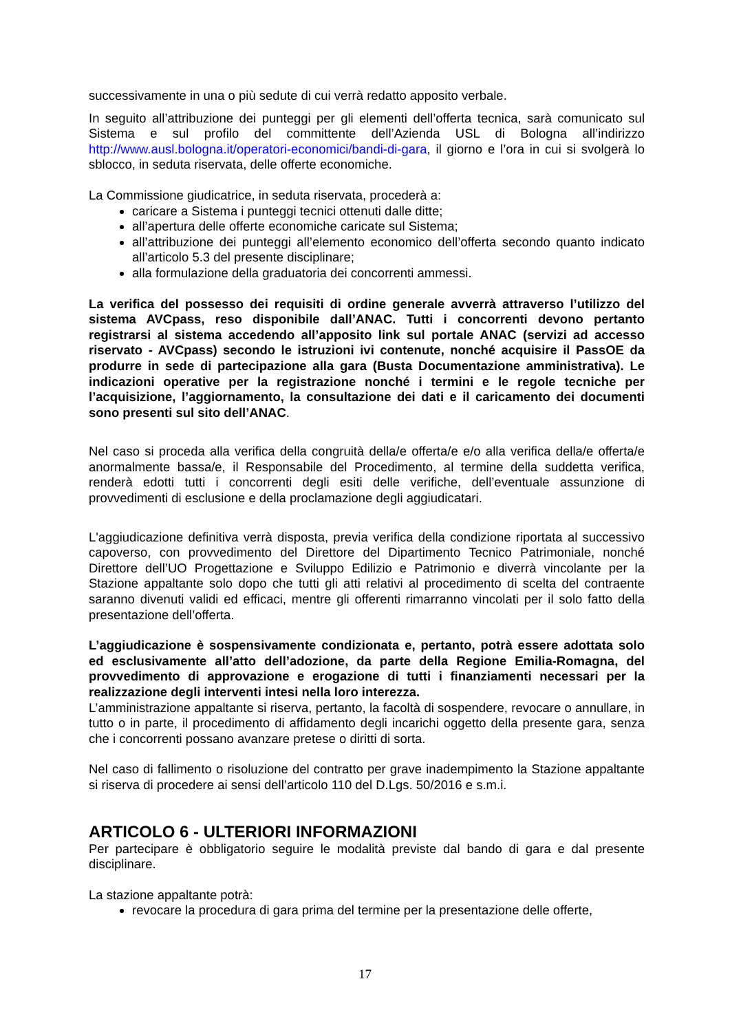successivamente in una o più sedute di cui verrà redatto apposito verbale.
In seguito all’attribuzione dei punteggi per gli elementi dell’offerta tecnica, sarà comunicato sul Sistema e sul profilo del committente dell’Azienda USL di Bologna all’indirizzo http://www.ausl.bologna.it/operatori-economici/bandi-di-gara, il giorno e l’ora in cui si svolgerà lo sblocco, in seduta riservata, delle offerte economiche.
La Commissione giudicatrice, in seduta riservata, procederà a:
caricare a Sistema i punteggi tecnici ottenuti dalle ditte;
all’apertura delle offerte economiche caricate sul Sistema;
all’attribuzione dei punteggi all’elemento economico dell’offerta secondo quanto indicato all’articolo 5.3 del presente disciplinare;
alla formulazione della graduatoria dei concorrenti ammessi.
La verifica del possesso dei requisiti di ordine generale avverrà attraverso l’utilizzo del sistema AVCpass, reso disponibile dall’ANAC. Tutti i concorrenti devono pertanto registrarsi al sistema accedendo all’apposito link sul portale ANAC (servizi ad accesso riservato - AVCpass) secondo le istruzioni ivi contenute, nonché acquisire il PassOE da produrre in sede di partecipazione alla gara (Busta Documentazione amministrativa). Le indicazioni operative per la registrazione nonché i termini e le regole tecniche per l’acquisizione, l’aggiornamento, la consultazione dei dati e il caricamento dei documenti sono presenti sul sito dell’ANAC.
Nel caso si proceda alla verifica della congruità della/e offerta/e e/o alla verifica della/e offerta/e anormalmente bassa/e, il Responsabile del Procedimento, al termine della suddetta verifica, renderà edotti tutti i concorrenti degli esiti delle verifiche, dell’eventuale assunzione di provvedimenti di esclusione e della proclamazione degli aggiudicatari.
L'aggiudicazione definitiva verrà disposta, previa verifica della condizione riportata al successivo capoverso, con provvedimento del Direttore del Dipartimento Tecnico Patrimoniale, nonché Direttore dell’UO Progettazione e Sviluppo Edilizio e Patrimonio e diverrà vincolante per la Stazione appaltante solo dopo che tutti gli atti relativi al procedimento di scelta del contraente saranno divenuti validi ed efficaci, mentre gli offerenti rimarranno vincolati per il solo fatto della presentazione dell’offerta.
L’aggiudicazione è sospensivamente condizionata e, pertanto, potrà essere adottata solo ed esclusivamente all’atto dell’adozione, da parte della Regione Emilia-Romagna, del provvedimento di approvazione e erogazione di tutti i finanziamenti necessari per la realizzazione degli interventi intesi nella loro interezza.
L’amministrazione appaltante si riserva, pertanto, la facoltà di sospendere, revocare o annullare, in tutto o in parte, il procedimento di affidamento degli incarichi oggetto della presente gara, senza che i concorrenti possano avanzare pretese o diritti di sorta.
Nel caso di fallimento o risoluzione del contratto per grave inadempimento la Stazione appaltante si riserva di procedere ai sensi dell’articolo 110 del D.Lgs. 50/2016 e s.m.i.
ARTICOLO 6 - ULTERIORI INFORMAZIONI
Per partecipare è obbligatorio seguire le modalità previste dal bando di gara e dal presente disciplinare.
La stazione appaltante potrà:
revocare la procedura di gara prima del termine per la presentazione delle offerte,
17